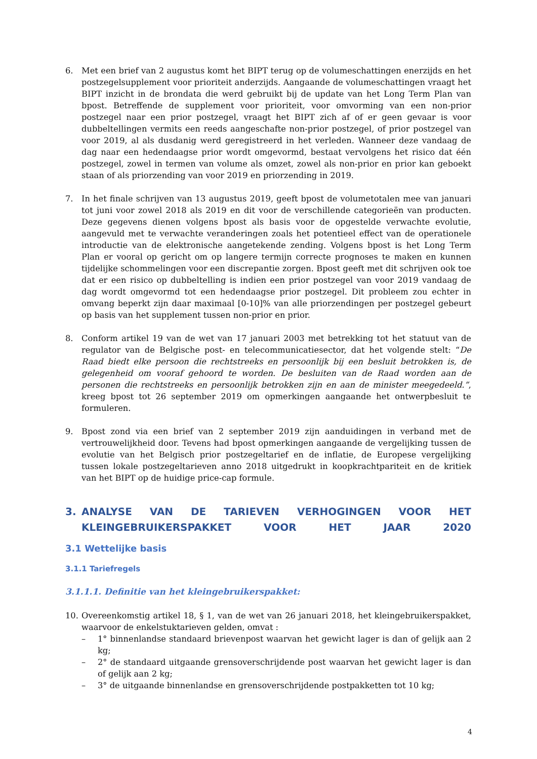6. Met een brief van 2 augustus komt het BIPT terug op de volumeschattingen enerzijds en het postzegelsupplement voor prioriteit anderzijds. Aangaande de volumeschattingen vraagt het BIPT inzicht in de brondata die werd gebruikt bij de update van het Long Term Plan van bpost. Betreffende de supplement voor prioriteit, voor omvorming van een non-prior postzegel naar een prior postzegel, vraagt het BIPT zich af of er geen gevaar is voor dubbeltellingen vermits een reeds aangeschafte non-prior postzegel, of prior postzegel van voor 2019, al als dusdanig werd geregistreerd in het verleden. Wanneer deze vandaag de dag naar een hedendaagse prior wordt omgevormd, bestaat vervolgens het risico dat één postzegel, zowel in termen van volume als omzet, zowel als non-prior en prior kan geboekt staan of als priorzending van voor 2019 en priorzending in 2019.
7. In het finale schrijven van 13 augustus 2019, geeft bpost de volumetotalen mee van januari tot juni voor zowel 2018 als 2019 en dit voor de verschillende categorieën van producten. Deze gegevens dienen volgens bpost als basis voor de opgestelde verwachte evolutie, aangevuld met te verwachte veranderingen zoals het potentieel effect van de operationele introductie van de elektronische aangetekende zending. Volgens bpost is het Long Term Plan er vooral op gericht om op langere termijn correcte prognoses te maken en kunnen tijdelijke schommelingen voor een discrepantie zorgen. Bpost geeft met dit schrijven ook toe dat er een risico op dubbeltelling is indien een prior postzegel van voor 2019 vandaag de dag wordt omgevormd tot een hedendaagse prior postzegel. Dit probleem zou echter in omvang beperkt zijn daar maximaal [0-10]% van alle priorzendingen per postzegel gebeurt op basis van het supplement tussen non-prior en prior.
8. Conform artikel 19 van de wet van 17 januari 2003 met betrekking tot het statuut van de regulator van de Belgische post- en telecommunicatiesector, dat het volgende stelt: “De Raad biedt elke persoon die rechtstreeks en persoonlijk bij een besluit betrokken is, de gelegenheid om vooraf gehoord te worden. De besluiten van de Raad worden aan de personen die rechtstreeks en persoonlijk betrokken zijn en aan de minister meegedeeld.”, kreeg bpost tot 26 september 2019 om opmerkingen aangaande het ontwerpbesluit te formuleren.
9. Bpost zond via een brief van 2 september 2019 zijn aanduidingen in verband met de vertrouwelijkheid door. Tevens had bpost opmerkingen aangaande de vergelijking tussen de evolutie van het Belgisch prior postzegeltarief en de inflatie, de Europese vergelijking tussen lokale postzegeltarieven anno 2018 uitgedrukt in koopkrachtpariteit en de kritiek van het BIPT op de huidige price-cap formule.
3. ANALYSE VAN DE TARIEVEN VERHOGINGEN VOOR HET KLEINGEBRUIKERSPAKKET VOOR HET JAAR 2020
3.1 Wettelijke basis
3.1.1 Tariefregels
3.1.1.1. Definitie van het kleingebruikerspakket:
10. Overeenkomstig artikel 18, § 1, van de wet van 26 januari 2018, het kleingebruikerspakket, waarvoor de enkelstuktarieven gelden, omvat :
– 1° binnenlandse standaard brievenpost waarvan het gewicht lager is dan of gelijk aan 2 kg;
– 2° de standaard uitgaande grensoverschrijdende post waarvan het gewicht lager is dan of gelijk aan 2 kg;
– 3° de uitgaande binnenlandse en grensoverschrijdende postpakketten tot 10 kg;
4